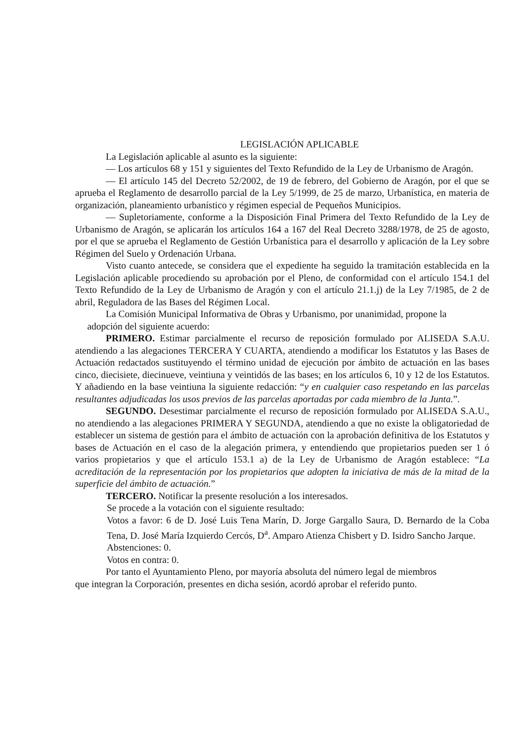LEGISLACIÓN APLICABLE
La Legislación aplicable al asunto es la siguiente:
— Los artículos 68 y 151 y siguientes del Texto Refundido de la Ley de Urbanismo de Aragón.
— El artículo 145 del Decreto 52/2002, de 19 de febrero, del Gobierno de Aragón, por el que se aprueba el Reglamento de desarrollo parcial de la Ley 5/1999, de 25 de marzo, Urbanística, en materia de organización, planeamiento urbanístico y régimen especial de Pequeños Municipios.
— Supletoriamente, conforme a la Disposición Final Primera del Texto Refundido de la Ley de Urbanismo de Aragón, se aplicarán los artículos 164 a 167 del Real Decreto 3288/1978, de 25 de agosto, por el que se aprueba el Reglamento de Gestión Urbanística para el desarrollo y aplicación de la Ley sobre Régimen del Suelo y Ordenación Urbana.
Visto cuanto antecede, se considera que el expediente ha seguido la tramitación establecida en la Legislación aplicable procediendo su aprobación por el Pleno, de conformidad con el artículo 154.1 del Texto Refundido de la Ley de Urbanismo de Aragón y con el artículo 21.1.j) de la Ley 7/1985, de 2 de abril, Reguladora de las Bases del Régimen Local.
La Comisión Municipal Informativa de Obras y Urbanismo, por unanimidad, propone la
adopción del siguiente acuerdo:
PRIMERO. Estimar parcialmente el recurso de reposición formulado por ALISEDA S.A.U. atendiendo a las alegaciones TERCERA Y CUARTA, atendiendo a modificar los Estatutos y las Bases de Actuación redactados sustituyendo el término unidad de ejecución por ámbito de actuación en las bases cinco, diecisiete, diecinueve, veintiuna y veintidós de las bases; en los artículos 6, 10 y 12 de los Estatutos. Y añadiendo en la base veintiuna la siguiente redacción: “y en cualquier caso respetando en las parcelas resultantes adjudicadas los usos previos de las parcelas aportadas por cada miembro de la Junta.”.
SEGUNDO. Desestimar parcialmente el recurso de reposición formulado por ALISEDA S.A.U., no atendiendo a las alegaciones PRIMERA Y SEGUNDA, atendiendo a que no existe la obligatoriedad de establecer un sistema de gestión para el ámbito de actuación con la aprobación definitiva de los Estatutos y bases de Actuación en el caso de la alegación primera, y entendiendo que propietarios pueden ser 1 ó varios propietarios y que el artículo 153.1 a) de la Ley de Urbanismo de Aragón establece: “La acreditación de la representación por los propietarios que adopten la iniciativa de más de la mitad de la superficie del ámbito de actuación.”
TERCERO. Notificar la presente resolución a los interesados.
Se procede a la votación con el siguiente resultado:
Votos a favor: 6 de D. José Luis Tena Marín, D. Jorge Gargallo Saura, D. Bernardo de la Coba Tena, D. José María Izquierdo Cercós, D<sup>a</sup>. Amparo Atienza Chisbert y D. Isidro Sancho Jarque.
Abstenciones: 0.
Votos en contra: 0.
Por tanto el Ayuntamiento Pleno, por mayoría absoluta del número legal de miembros
que integran la Corporación, presentes en dicha sesión, acordó aprobar el referido punto.